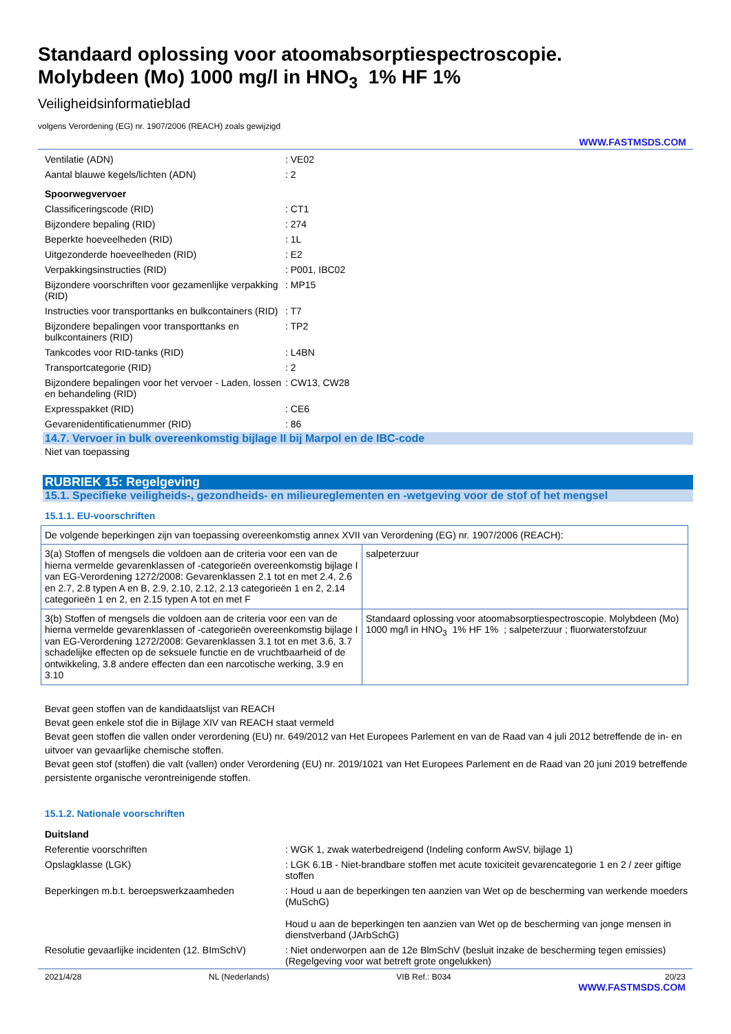Standaard oplossing voor atoomabsorptiespectroscopie.
Molybdeen (Mo) 1000 mg/l in HNO<sub>3</sub> 1% HF 1%
Veiligheidsinformatieblad
volgens Verordening (EG) nr. 1907/2006 (REACH) zoals gewijzigd
WWW.FASTMSDS.COM
| Ventilatie (ADN) | : VE02 |
| Aantal blauwe kegels/lichten (ADN) | : 2 |
| Spoorwegvervoer | |
| Classificeringscode (RID) | : CT1 |
| Bijzondere bepaling (RID) | : 274 |
| Beperkte hoeveelheden (RID) | : 1L |
| Uitgezonderde hoeveelheden (RID) | : E2 |
| Verpakkingsinstructies (RID) | : P001, IBC02 |
| Bijzondere voorschriften voor gezamenlijke verpakking (RID) | : MP15 |
| Instructies voor transporttanks en bulkcontainers (RID) | : T7 |
| Bijzondere bepalingen voor transporttanks en bulkcontainers (RID) | : TP2 |
| Tankcodes voor RID-tanks (RID) | : L4BN |
| Transportcategorie (RID) | : 2 |
| Bijzondere bepalingen voor het vervoer - Laden, lossen en behandeling (RID) | : CW13, CW28 |
| Expresspakket (RID) | : CE6 |
| Gevarenidentificatienummer (RID) | : 86 |
14.7. Vervoer in bulk overeenkomstig bijlage II bij Marpol en de IBC-code
Niet van toepassing
RUBRIEK 15: Regelgeving
15.1. Specifieke veiligheids-, gezondheids- en milieureglementen en -wetgeving voor de stof of het mengsel
15.1.1. EU-voorschriften
| De volgende beperkingen zijn van toepassing overeenkomstig annex XVII van Verordening (EG) nr. 1907/2006 (REACH): | |
| 3(a) Stoffen of mengsels die voldoen aan de criteria voor een van de hierna vermelde gevarenklassen of -categorieën overeenkomstig bijlage I van EG-Verordening 1272/2008: Gevarenklassen 2.1 tot en met 2.4, 2.6 en 2.7, 2.8 typen A en B, 2.9, 2.10, 2.12, 2.13 categorieën 1 en 2, 2.14 categorieën 1 en 2, en 2.15 typen A tot en met F | salpeterzuur |
| 3(b) Stoffen of mengsels die voldoen aan de criteria voor een van de hierna vermelde gevarenklassen of -categorieën overeenkomstig bijlage I van EG-Verordening 1272/2008: Gevarenklassen 3.1 tot en met 3.6, 3.7 schadelijke effecten op de seksuele functie en de vruchtbaarheid of de ontwikkeling, 3.8 andere effecten dan een narcotische werking, 3.9 en 3.10 | Standaard oplossing voor atoomabsorptiespectroscopie. Molybdeen (Mo) 1000 mg/l in HNO<sub>3</sub> 1% HF 1% ; salpeterzuur ; fluorwaterstofzuur |
Bevat geen stoffen van de kandidaatslijst van REACH
Bevat geen enkele stof die in Bijlage XIV van REACH staat vermeld
Bevat geen stoffen die vallen onder verordening (EU) nr. 649/2012 van Het Europees Parlement en van de Raad van 4 juli 2012 betreffende de in- en uitvoer van gevaarlijke chemische stoffen.
Bevat geen stof (stoffen) die valt (vallen) onder Verordening (EU) nr. 2019/1021 van Het Europees Parlement en de Raad van 20 juni 2019 betreffende persistente organische verontreinigende stoffen.
15.1.2. Nationale voorschriften
| Duitsland | |
| Referentie voorschriften | : WGK 1, zwak waterbedreigend (Indeling conform AwSV, bijlage 1) |
| Opslagklasse (LGK) | : LGK 6.1B - Niet-brandbare stoffen met acute toxiciteit gevarencategorie 1 en 2 / zeer giftige stoffen |
| Beperkingen m.b.t. beroepswerkzaamheden | : Houd u aan de beperkingen ten aanzien van Wet op de bescherming van werkende moeders (MuSchG) Houd u aan de beperkingen ten aanzien van Wet op de bescherming van jonge mensen in dienstverband (JArbSchG) |
| Resolutie gevaarlijke incidenten (12. BImSchV) | : Niet onderworpen aan de 12e BlmSchV (besluit inzake de bescherming tegen emissies) (Regelgeving voor wat betreft grote ongelukken) |
2021/4/28 NL (Nederlands) VIB Ref.: B034 20/23
WWW.FASTMSDS.COM